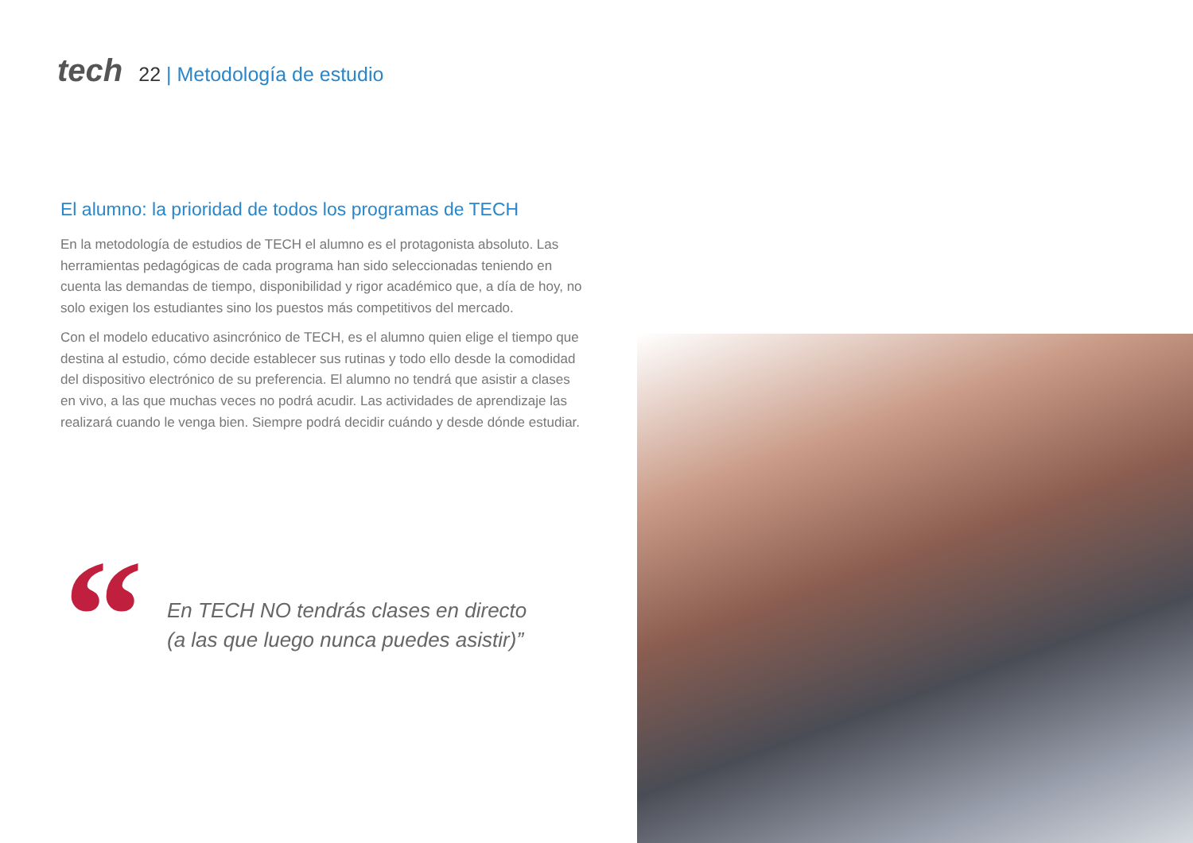tech
22 | Metodología de estudio
El alumno: la prioridad de todos los programas de TECH
En la metodología de estudios de TECH el alumno es el protagonista absoluto. Las herramientas pedagógicas de cada programa han sido seleccionadas teniendo en cuenta las demandas de tiempo, disponibilidad y rigor académico que, a día de hoy, no solo exigen los estudiantes sino los puestos más competitivos del mercado.
Con el modelo educativo asincrónico de TECH, es el alumno quien elige el tiempo que destina al estudio, cómo decide establecer sus rutinas y todo ello desde la comodidad del dispositivo electrónico de su preferencia. El alumno no tendrá que asistir a clases en vivo, a las que muchas veces no podrá acudir. Las actividades de aprendizaje las realizará cuando le venga bien. Siempre podrá decidir cuándo y desde dónde estudiar.
“
En TECH NO tendrás clases en directo
(a las que luego nunca puedes asistir)”